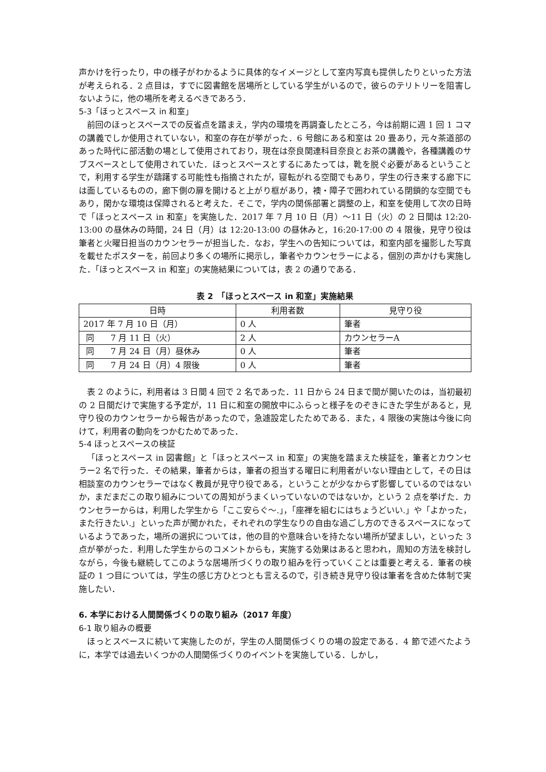声かけを行ったり，中の様子がわかるように具体的なイメージとして室内写真も提供したりといった方法が考えられる．2 点目は，すでに図書館を居場所としている学生がいるので，彼らのテリトリーを阻害しないように，他の場所を考えるべきであろう．
5-3「ほっとスペース in 和室」
前回のほっとスペースでの反省点を踏まえ，学内の環境を再調査したところ，今は前期に週 1 回 1 コマの講義でしか使用されていない，和室の存在が挙がった．6 号館にある和室は 20 畳あり，元々茶道部のあった時代に部活動の場として使用されており，現在は奈良関連科目奈良とお茶の講義や，各種講義のサブスペースとして使用されていた．ほっとスペースとするにあたっては，靴を脱ぐ必要があるということで，利用する学生が躊躇する可能性も指摘されたが，寝転がれる空間でもあり，学生の行き来する廊下には面しているものの，廊下側の扉を開けると上がり框があり，襖・障子で囲われている閉鎖的な空間でもあり，閑かな環境は保障されると考えた．そこで，学内の関係部署と調整の上，和室を使用して次の日時で「ほっとスペース in 和室」を実施した．2017 年 7 月 10 日（月）〜11 日（火）の 2 日間は 12:20-13:00 の昼休みの時間，24 日（月）は 12:20-13:00 の昼休みと，16:20-17:00 の 4 限後，見守り役は筆者と火曜日担当のカウンセラーが担当した．なお，学生への告知については，和室内部を撮影した写真を載せたポスターを，前回より多くの場所に掲示し，筆者やカウンセラーによる，個別の声かけも実施した．「ほっとスペース in 和室」の実施結果については，表 2 の通りである．
表 2　「ほっとスペース in 和室」実施結果
| 日時 | 利用者数 | 見守り役 |
| --- | --- | --- |
| 2017 年 7 月 10 日（月） | 0 人 | 筆者 |
| 同 7 月 11 日（火） | 2 人 | カウンセラーA |
| 同 7 月 24 日（月）昼休み | 0 人 | 筆者 |
| 同 7 月 24 日（月）4 限後 | 0 人 | 筆者 |
表 2 のように，利用者は 3 日間 4 回で 2 名であった．11 日から 24 日まで間が開いたのは，当初最初の 2 日間だけで実施する予定が，11 日に和室の開放中にふらっと様子をのぞきにきた学生があると，見守り役のカウンセラーから報告があったので，急遽設定したためである．また，4 限後の実施は今後に向けて，利用者の動向をつかむためであった．
5-4 ほっとスペースの検証
「ほっとスペース in 図書館」と「ほっとスペース in 和室」の実施を踏まえた検証を，筆者とカウンセラー2 名で行った．その結果，筆者からは，筆者の担当する曜日に利用者がいない理由として，その日は相談室のカウンセラーではなく教員が見守り役である，ということが少なからず影響しているのではないか，まだまだこの取り組みについての周知がうまくいっていないのではないか，という 2 点を挙げた．カウンセラーからは，利用した学生から「ここ安らぐ〜.」，「座禅を組むにはちょうどいい.」や「よかった，また行きたい.」といった声が聞かれた，それぞれの学生なりの自由な過ごし方のできるスペースになっているようであった，場所の選択については，他の目的や意味合いを持たない場所が望ましい，といった 3 点が挙がった．利用した学生からのコメントからも，実施する効果はあると思われ，周知の方法を検討しながら，今後も継続してこのような居場所づくりの取り組みを行っていくことは重要と考える．筆者の検証の 1 つ目については，学生の感じ方ひとつとも言えるので，引き続き見守り役は筆者を含めた体制で実施したい．
6. 本学における人間関係づくりの取り組み（2017 年度）
6-1 取り組みの概要
ほっとスペースに続いて実施したのが，学生の人間関係づくりの場の設定である．4 節で述べたように，本学では過去いくつかの人間関係づくりのイベントを実施している．しかし，